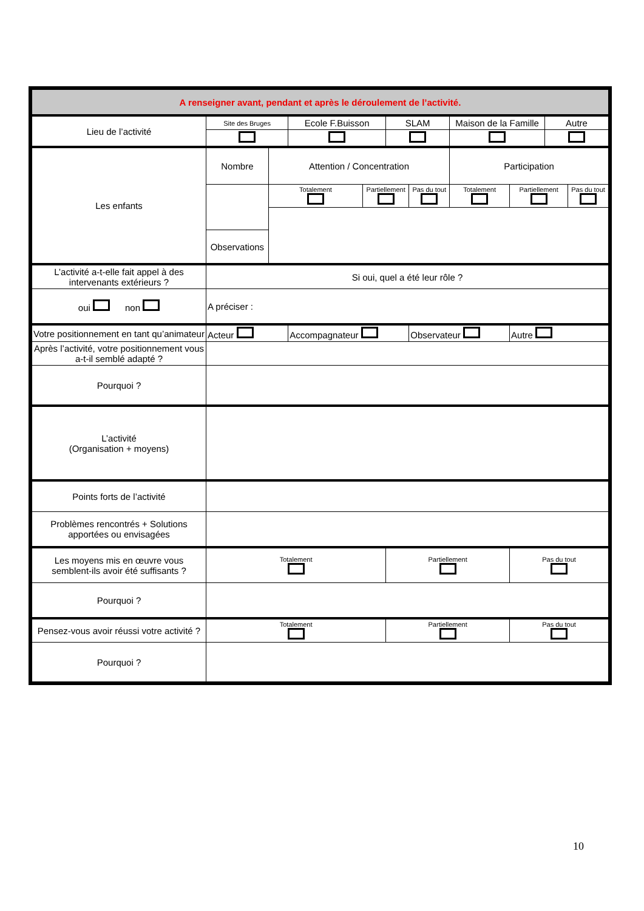| A renseigner avant, pendant et après le déroulement de l’activité. | | | | | | | | | | |
| Lieu de l’activité | Site des Bruges | | Ecole F.Buisson | | SLAM | | Maison de la Famille | | Autre | |
| Les enfants | Nombre | Attention / Concentration | | | | | Participation | | | |
| | | Totalement | | Partiellement | | Pas du tout | Totalement | Partiellement | | Pas du tout |
| | Observations | | | | | | | | | |
| L’activité a-t-elle fait appel à des intervenants extérieurs ? | Si oui, quel a été leur rôle ? | | | | | | | | | |
| oui non | A préciser : | | | | | | | | | |
| Votre positionnement en tant qu’animateur | Acteur | | Accompagnateur | | | Observateur | | Autre | | |
| Après l’activité, votre positionnement vous a-t-il semblé adapté ? | | | | | | | | | | |
| Pourquoi ? | | | | | | | | | | |
| L’activité (Organisation + moyens) | | | | | | | | | | |
| Points forts de l’activité | | | | | | | | | | |
| Problèmes rencontrés + Solutions apportées ou envisagées | | | | | | | | | | |
| Les moyens mis en œuvre vous semblent-ils avoir été suffisants ? | Totalement | | | | Partiellement | | | Pas du tout | | |
| Pourquoi ? | | | | | | | | | | |
| Pensez-vous avoir réussi votre activité ? | Totalement | | | | Partiellement | | | Pas du tout | | |
| Pourquoi ? | | | | | | | | | | |
10